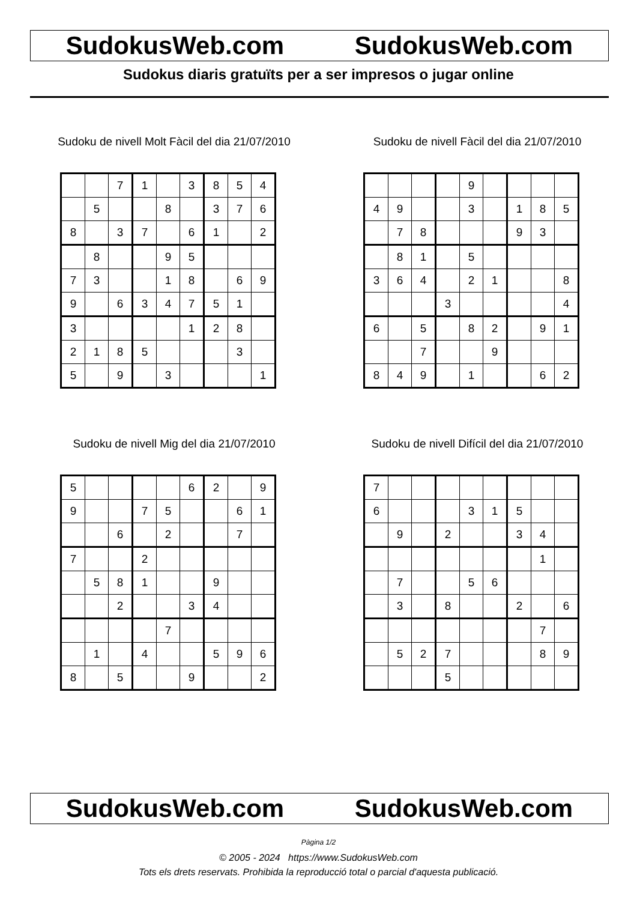SudokusWeb.com SudokusWeb.com
Sudokus diaris gratuïts per a ser impresos o jugar online
Sudoku de nivell Molt Fàcil del dia 21/07/2010
| | | 7 | 1 | | 3 | 8 | 5 | 4 |
| | 5 | | | 8 | | 3 | 7 | 6 |
| 8 | | 3 | 7 | | 6 | 1 | | 2 |
| | 8 | | | 9 | 5 | | | |
| 7 | 3 | | | 1 | 8 | | 6 | 9 |
| 9 | | 6 | 3 | 4 | 7 | 5 | 1 | |
| 3 | | | | | 1 | 2 | 8 | |
| 2 | 1 | 8 | 5 | | | | 3 | |
| 5 | | 9 | | 3 | | | | 1 |
Sudoku de nivell Fàcil del dia 21/07/2010
| | | | | 9 | | | | |
| 4 | 9 | | | 3 | | 1 | 8 | 5 |
| | 7 | 8 | | | | 9 | 3 | |
| | 8 | 1 | | 5 | | | | |
| 3 | 6 | 4 | | 2 | 1 | | | 8 |
| | | | 3 | | | | | 4 |
| 6 | | 5 | | 8 | 2 | | 9 | 1 |
| | | 7 | | | 9 | | | |
| 8 | 4 | 9 | | 1 | | | 6 | 2 |
Sudoku de nivell Mig del dia 21/07/2010
| 5 | | | | | 6 | 2 | | 9 |
| 9 | | | 7 | 5 | | | 6 | 1 |
| | | 6 | | 2 | | | 7 | |
| 7 | | | 2 | | | | | |
| | 5 | 8 | 1 | | | 9 | | |
| | | 2 | | | 3 | 4 | | |
| | | | | 7 | | | | |
| | 1 | | 4 | | | 5 | 9 | 6 |
| 8 | | 5 | | | 9 | | | 2 |
Sudoku de nivell Difícil del dia 21/07/2010
| 7 | | | | | | | | |
| 6 | | | | 3 | 1 | 5 | | |
| | 9 | | 2 | | | 3 | 4 | |
| | | | | | | | 1 | |
| | 7 | | | 5 | 6 | | | |
| | 3 | | 8 | | | 2 | | 6 |
| | | | | | | | 7 | |
| | 5 | 2 | 7 | | | | 8 | 9 |
| | | | 5 | | | | | |
SudokusWeb.com SudokusWeb.com
Pàgina 1/2
© 2005 - 2024 https://www.SudokusWeb.com
Tots els drets reservats. Prohibida la reproducció total o parcial d'aquesta publicació.